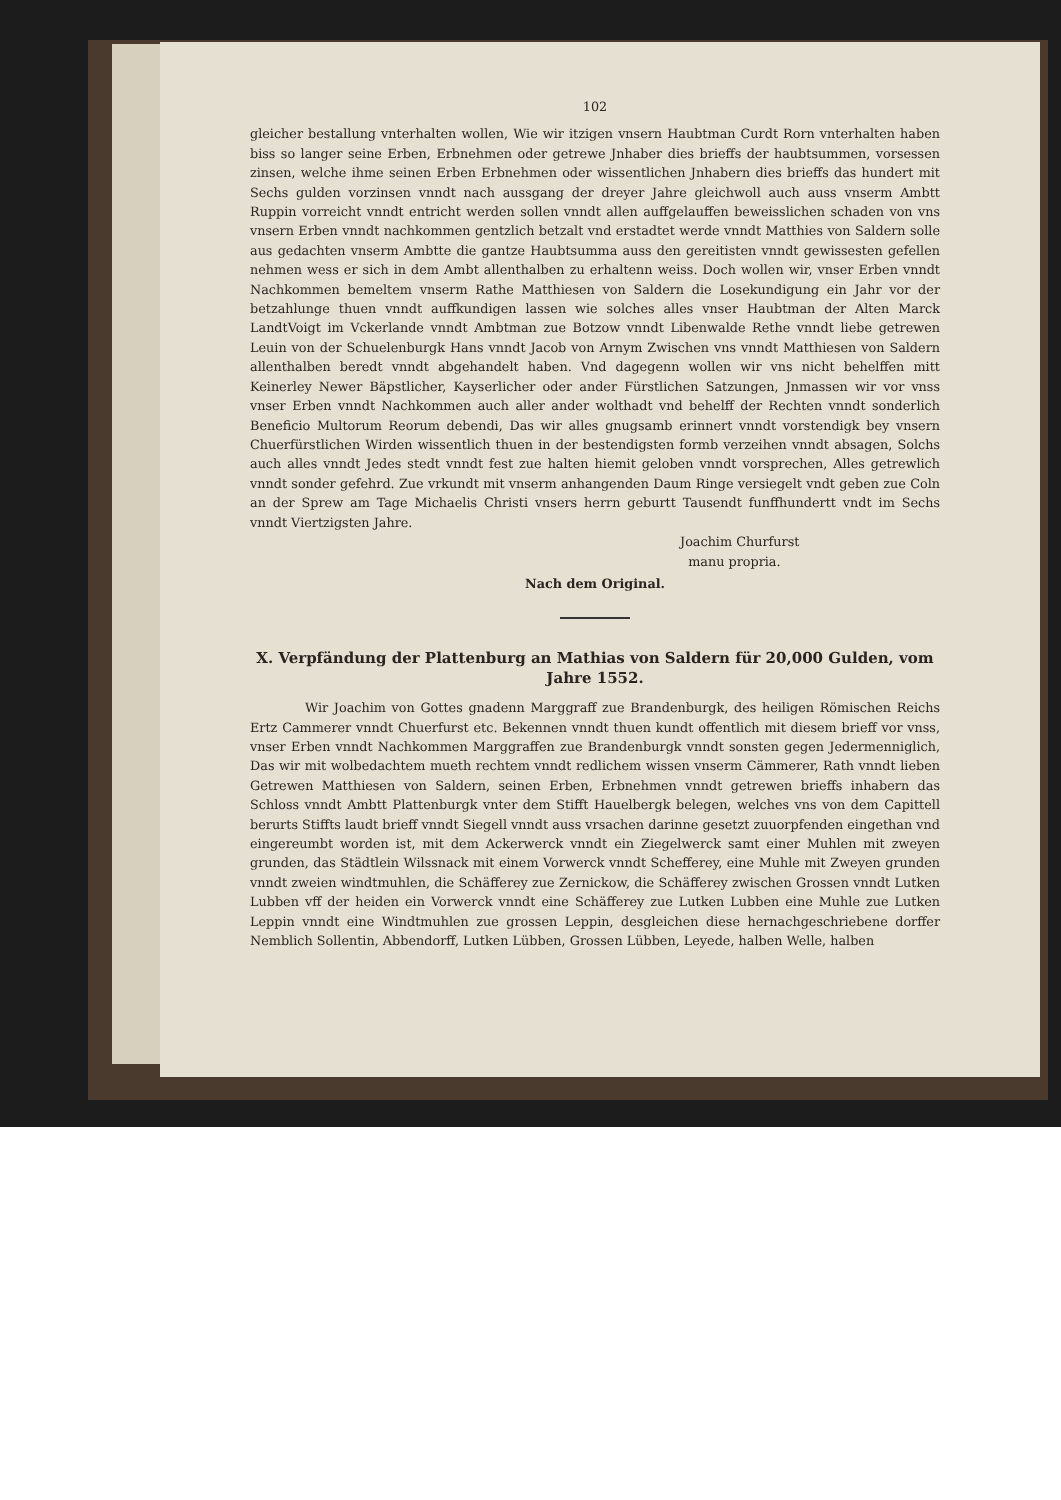102
gleicher bestallung vnterhalten wollen, Wie wir itzigen vnsern Haubtman Curdt Rorn vnterhalten haben biss so langer seine Erben, Erbnehmen oder getrewe Jnhaber dies brieffs der haubtsummen, vorsessen zinsen, welche ihme seinen Erben Erbnehmen oder wissentlichen Jnhabern dies brieffs das hundert mit Sechs gulden vorzinsen vnndt nach aussgang der dreyer Jahre gleichwoll auch auss vnserm Ambtt Ruppin vorreicht vnndt entricht werden sollen vnndt allen auffgelauffen beweisslichen schaden von vns vnsern Erben vnndt nachkommen gentzlich betzalt vnd erstadtet werde vnndt Matthies von Saldern solle aus gedachten vnserm Ambtte die gantze Haubtsumma auss den gereitisten vnndt gewissesten gefellen nehmen wess er sich in dem Ambt allenthalben zu erhaltenn weiss. Doch wollen wir, vnser Erben vnndt Nachkommen bemeltem vnserm Rathe Matthiesen von Saldern die Losekundigung ein Jahr vor der betzahlunge thuen vnndt auffkundigen lassen wie solches alles vnser Haubtman der Alten Marck LandtVoigt im Vckerlande vnndt Ambtman zue Botzow vnndt Libenwalde Rethe vnndt liebe getrewen Leuin von der Schuelenburgk Hans vnndt Jacob von Arnym Zwischen vns vnndt Matthiesen von Saldern allenthalben beredt vnndt abgehandelt haben. Vnd dagegenn wollen wir vns nicht behelffen mitt Keinerley Newer Bäpstlicher, Kayserlicher oder ander Fürstlichen Satzungen, Jnmassen wir vor vnss vnser Erben vnndt Nachkommen auch aller ander wolthadt vnd behelff der Rechten vnndt sonderlich Beneficio Multorum Reorum debendi, Das wir alles gnugsamb erinnert vnndt vorstendigk bey vnsern Chuerfürstlichen Wirden wissentlich thuen in der bestendigsten formb verzeihen vnndt absagen, Solchs auch alles vnndt Jedes stedt vnndt fest zue halten hiemit geloben vnndt vorsprechen, Alles getrewlich vnndt sonder gefehrd. Zue vrkundt mit vnserm anhangenden Daum Ringe versiegelt vndt geben zue Coln an der Sprew am Tage Michaelis Christi vnsers herrn geburtt Tausendt funffhundertt vndt im Sechs vnndt Viertzigsten Jahre.
Joachim Churfurst
manu propria.
Nach dem Original.
X. Verpfändung der Plattenburg an Mathias von Saldern für 20,000 Gulden, vom Jahre 1552.
Wir Joachim von Gottes gnadenn Marggraff zue Brandenburgk, des heiligen Römischen Reichs Ertz Cammerer vnndt Chuerfurst etc. Bekennen vnndt thuen kundt offentlich mit diesem brieff vor vnss, vnser Erben vnndt Nachkommen Marggraffen zue Brandenburgk vnndt sonsten gegen Jedermenniglich, Das wir mit wolbedachtem mueth rechtem vnndt redlichem wissen vnserm Cämmerer, Rath vnndt lieben Getrewen Matthiesen von Saldern, seinen Erben, Erbnehmen vnndt getrewen brieffs inhabern das Schloss vnndt Ambtt Plattenburgk vnter dem Stifft Hauelbergk belegen, welches vns von dem Capittell berurts Stiffts laudt brieff vnndt Siegell vnndt auss vrsachen darinne gesetzt zuuorpfenden eingethan vnd eingereumbt worden ist, mit dem Ackerwerck vnndt ein Ziegelwerck samt einer Muhlen mit zweyen grunden, das Städtlein Wilssnack mit einem Vorwerck vnndt Schefferey, eine Muhle mit Zweyen grunden vnndt zweien windtmuhlen, die Schäfferey zue Zernickow, die Schäfferey zwischen Grossen vnndt Lutken Lubben vff der heiden ein Vorwerck vnndt eine Schäfferey zue Lutken Lubben eine Muhle zue Lutken Leppin vnndt eine Windtmuhlen zue grossen Leppin, desgleichen diese hernachgeschriebene dorffer Nemblich Sollentin, Abbendorff, Lutken Lübben, Grossen Lübben, Leyede, halben Welle, halben